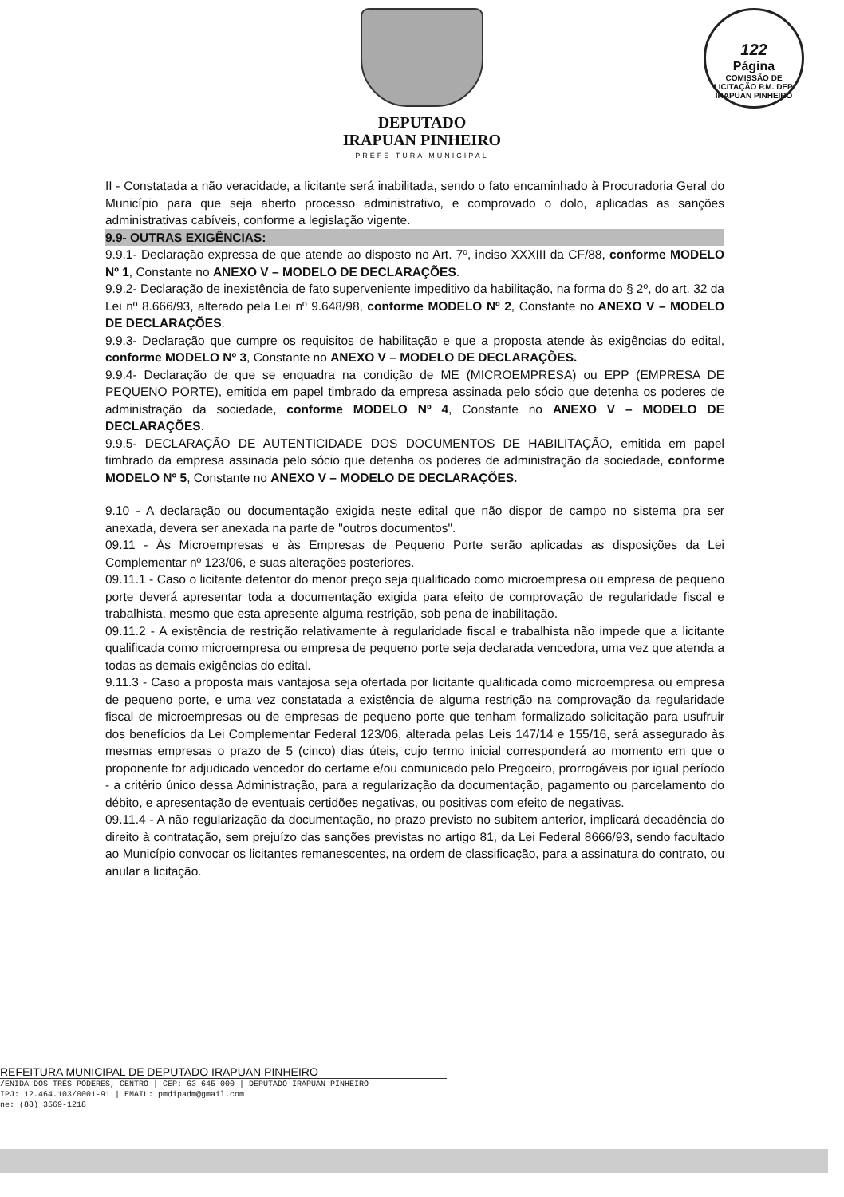DEPUTADO
IRAPUAN PINHEIRO
PREFEITURA MUNICIPAL
122
Página
COMISSÃO DE LICITAÇÃO P.M. DEP. IRAPUAN PINHEIRO
II - Constatada a não veracidade, a licitante será inabilitada, sendo o fato encaminhado à Procuradoria Geral do Município para que seja aberto processo administrativo, e comprovado o dolo, aplicadas as sanções administrativas cabíveis, conforme a legislação vigente.
9.9- OUTRAS EXIGÊNCIAS:
9.9.1- Declaração expressa de que atende ao disposto no Art. 7º, inciso XXXIII da CF/88, conforme MODELO Nº 1, Constante no ANEXO V – MODELO DE DECLARAÇÕES.
9.9.2- Declaração de inexistência de fato superveniente impeditivo da habilitação, na forma do § 2º, do art. 32 da Lei nº 8.666/93, alterado pela Lei nº 9.648/98, conforme MODELO Nº 2, Constante no ANEXO V – MODELO DE DECLARAÇÕES.
9.9.3- Declaração que cumpre os requisitos de habilitação e que a proposta atende às exigências do edital, conforme MODELO Nº 3, Constante no ANEXO V – MODELO DE DECLARAÇÕES.
9.9.4- Declaração de que se enquadra na condição de ME (MICROEMPRESA) ou EPP (EMPRESA DE PEQUENO PORTE), emitida em papel timbrado da empresa assinada pelo sócio que detenha os poderes de administração da sociedade, conforme MODELO Nº 4, Constante no ANEXO V – MODELO DE DECLARAÇÕES.
9.9.5- DECLARAÇÃO DE AUTENTICIDADE DOS DOCUMENTOS DE HABILITAÇÃO, emitida em papel timbrado da empresa assinada pelo sócio que detenha os poderes de administração da sociedade, conforme MODELO Nº 5, Constante no ANEXO V – MODELO DE DECLARAÇÕES.
9.10 - A declaração ou documentação exigida neste edital que não dispor de campo no sistema pra ser anexada, devera ser anexada na parte de "outros documentos".
09.11 - Às Microempresas e às Empresas de Pequeno Porte serão aplicadas as disposições da Lei Complementar nº 123/06, e suas alterações posteriores.
09.11.1 - Caso o licitante detentor do menor preço seja qualificado como microempresa ou empresa de pequeno porte deverá apresentar toda a documentação exigida para efeito de comprovação de regularidade fiscal e trabalhista, mesmo que esta apresente alguma restrição, sob pena de inabilitação.
09.11.2 - A existência de restrição relativamente à regularidade fiscal e trabalhista não impede que a licitante qualificada como microempresa ou empresa de pequeno porte seja declarada vencedora, uma vez que atenda a todas as demais exigências do edital.
9.11.3 - Caso a proposta mais vantajosa seja ofertada por licitante qualificada como microempresa ou empresa de pequeno porte, e uma vez constatada a existência de alguma restrição na comprovação da regularidade fiscal de microempresas ou de empresas de pequeno porte que tenham formalizado solicitação para usufruir dos benefícios da Lei Complementar Federal 123/06, alterada pelas Leis 147/14 e 155/16, será assegurado às mesmas empresas o prazo de 5 (cinco) dias úteis, cujo termo inicial corresponderá ao momento em que o proponente for adjudicado vencedor do certame e/ou comunicado pelo Pregoeiro, prorrogáveis por igual período - a critério único dessa Administração, para a regularização da documentação, pagamento ou parcelamento do débito, e apresentação de eventuais certidões negativas, ou positivas com efeito de negativas.
09.11.4 - A não regularização da documentação, no prazo previsto no subitem anterior, implicará decadência do direito à contratação, sem prejuízo das sanções previstas no artigo 81, da Lei Federal 8666/93, sendo facultado ao Município convocar os licitantes remanescentes, na ordem de classificação, para a assinatura do contrato, ou anular a licitação.
REFEITURA MUNICIPAL DE DEPUTADO IRAPUAN PINHEIRO
/ENIDA DOS TRÊS PODERES, CENTRO | CEP: 63 645-000 | DEPUTADO IRAPUAN PINHEIRO
IPJ: 12.464.103/0001-91 | EMAIL: pmdipadm@gmail.com
ne: (88) 3569-1218